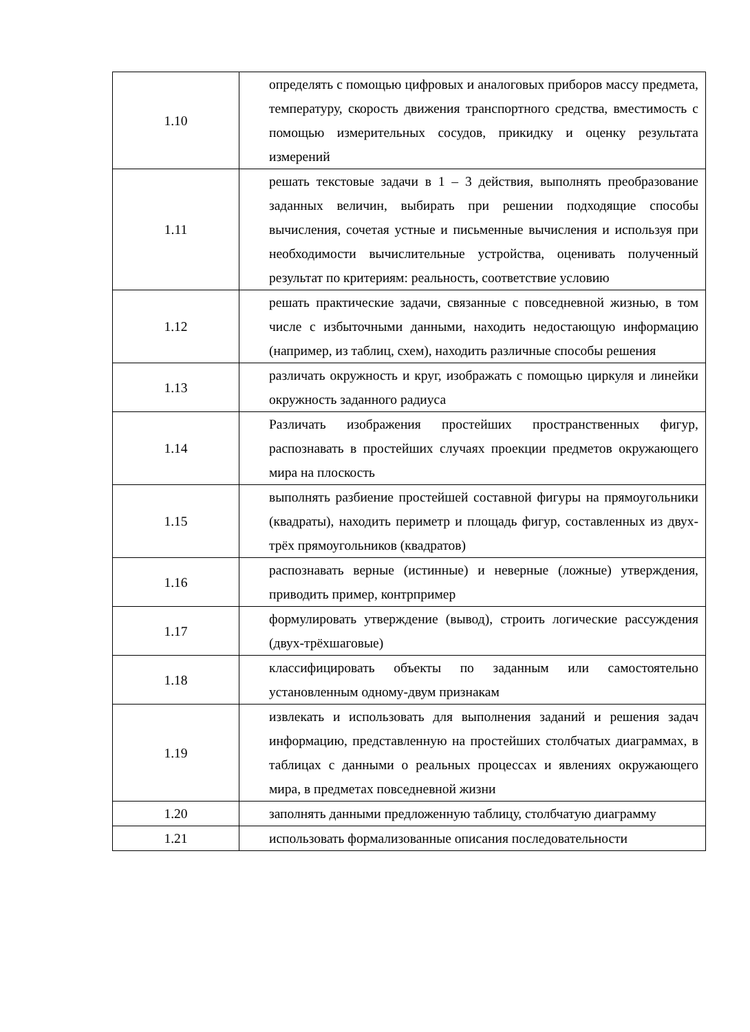| 1.10 | определять с помощью цифровых и аналоговых приборов массу предмета, температуру, скорость движения транспортного средства, вместимость с помощью измерительных сосудов, прикидку и оценку результата измерений |
| 1.11 | решать текстовые задачи в 1 – 3 действия, выполнять преобразование заданных величин, выбирать при решении подходящие способы вычисления, сочетая устные и письменные вычисления и используя при необходимости вычислительные устройства, оценивать полученный результат по критериям: реальность, соответствие условию |
| 1.12 | решать практические задачи, связанные с повседневной жизнью, в том числе с избыточными данными, находить недостающую информацию (например, из таблиц, схем), находить различные способы решения |
| 1.13 | различать окружность и круг, изображать с помощью циркуля и линейки окружность заданного радиуса |
| 1.14 | Различать изображения простейших пространственных фигур, распознавать в простейших случаях проекции предметов окружающего мира на плоскость |
| 1.15 | выполнять разбиение простейшей составной фигуры на прямоугольники (квадраты), находить периметр и площадь фигур, составленных из двух-трёх прямоугольников (квадратов) |
| 1.16 | распознавать верные (истинные) и неверные (ложные) утверждения, приводить пример, контрпример |
| 1.17 | формулировать утверждение (вывод), строить логические рассуждения (двух-трёхшаговые) |
| 1.18 | классифицировать объекты по заданным или самостоятельно установленным одному-двум признакам |
| 1.19 | извлекать и использовать для выполнения заданий и решения задач информацию, представленную на простейших столбчатых диаграммах, в таблицах с данными о реальных процессах и явлениях окружающего мира, в предметах повседневной жизни |
| 1.20 | заполнять данными предложенную таблицу, столбчатую диаграмму |
| 1.21 | использовать формализованные описания последовательности |